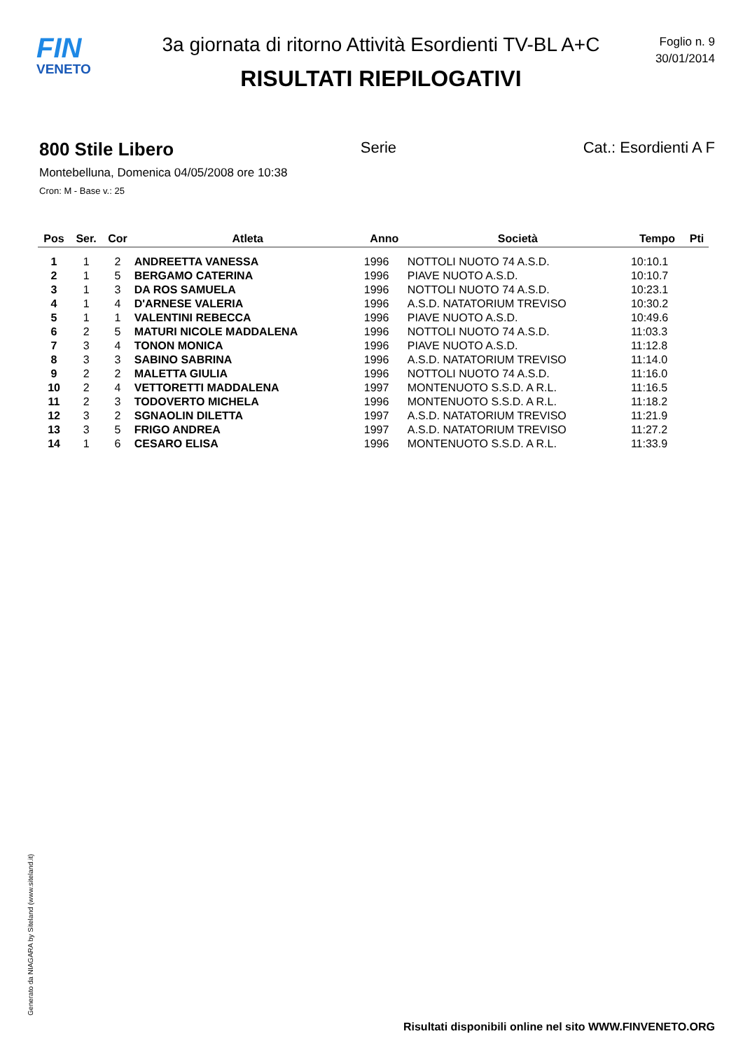FIN
VENETO
3a giornata di ritorno Attività Esordienti TV-BL A+C
RISULTATI RIEPILOGATIVI
Foglio n. 9
30/01/2014
800 Stile Libero Serie Cat.: Esordienti A F
Montebelluna, Domenica 04/05/2008 ore 10:38
Cron: M - Base v.: 25
| Pos | Ser. | Cor | Atleta | Anno | Società | Tempo | Pti |
| --- | --- | --- | --- | --- | --- | --- | --- |
| 1 | 1 | 2 | ANDREETTA VANESSA | 1996 | NOTTOLI NUOTO 74 A.S.D. | 10:10.1 | |
| 2 | 1 | 5 | BERGAMO CATERINA | 1996 | PIAVE NUOTO A.S.D. | 10:10.7 | |
| 3 | 1 | 3 | DA ROS SAMUELA | 1996 | NOTTOLI NUOTO 74 A.S.D. | 10:23.1 | |
| 4 | 1 | 4 | D'ARNESE VALERIA | 1996 | A.S.D. NATATORIUM TREVISO | 10:30.2 | |
| 5 | 1 | 1 | VALENTINI REBECCA | 1996 | PIAVE NUOTO A.S.D. | 10:49.6 | |
| 6 | 2 | 5 | MATURI NICOLE MADDALENA | 1996 | NOTTOLI NUOTO 74 A.S.D. | 11:03.3 | |
| 7 | 3 | 4 | TONON MONICA | 1996 | PIAVE NUOTO A.S.D. | 11:12.8 | |
| 8 | 3 | 3 | SABINO SABRINA | 1996 | A.S.D. NATATORIUM TREVISO | 11:14.0 | |
| 9 | 2 | 2 | MALETTA GIULIA | 1996 | NOTTOLI NUOTO 74 A.S.D. | 11:16.0 | |
| 10 | 2 | 4 | VETTORETTI MADDALENA | 1997 | MONTENUOTO S.S.D. A R.L. | 11:16.5 | |
| 11 | 2 | 3 | TODOVERTO MICHELA | 1996 | MONTENUOTO S.S.D. A R.L. | 11:18.2 | |
| 12 | 3 | 2 | SGNAOLIN DILETTA | 1997 | A.S.D. NATATORIUM TREVISO | 11:21.9 | |
| 13 | 3 | 5 | FRIGO ANDREA | 1997 | A.S.D. NATATORIUM TREVISO | 11:27.2 | |
| 14 | 1 | 6 | CESARO ELISA | 1996 | MONTENUOTO S.S.D. A R.L. | 11:33.9 | |
Generato da NIAGARA by Siteland (www.siteland.it)
Risultati disponibili online nel sito WWW.FINVENETO.ORG